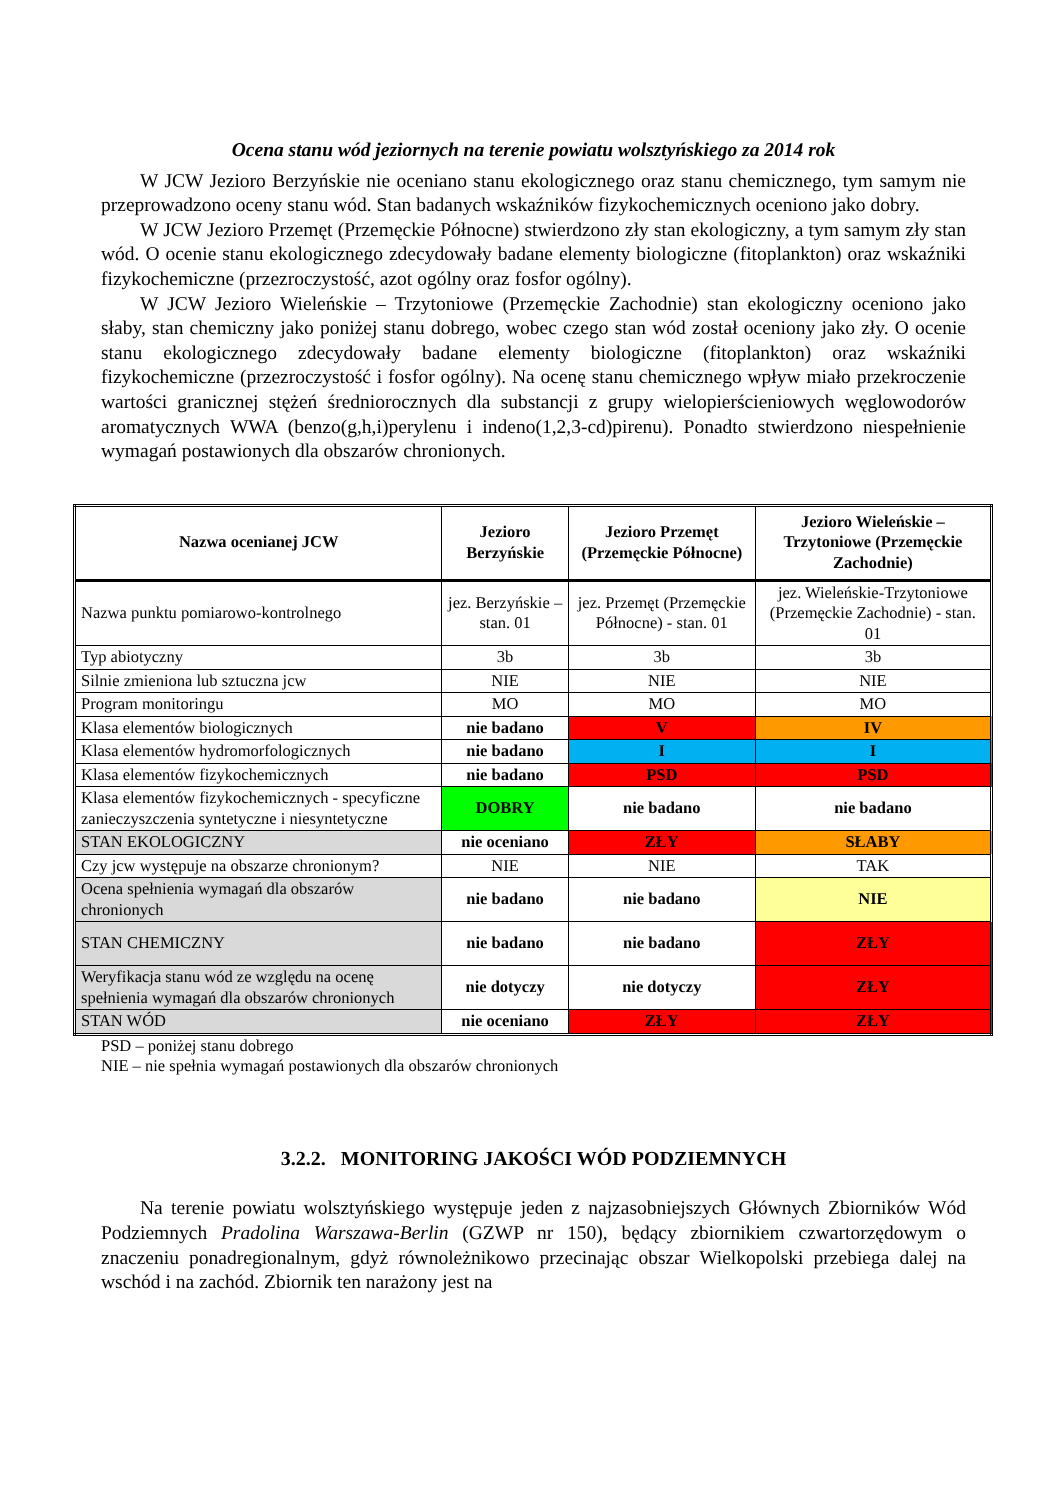Ocena stanu wód jeziornych na terenie powiatu wolsztyńskiego za 2014 rok
W JCW Jezioro Berzyńskie nie oceniano stanu ekologicznego oraz stanu chemicznego, tym samym nie przeprowadzono oceny stanu wód. Stan badanych wskaźników fizykochemicznych oceniono jako dobry.
W JCW Jezioro Przemęt (Przemęckie Północne) stwierdzono zły stan ekologiczny, a tym samym zły stan wód. O ocenie stanu ekologicznego zdecydowały badane elementy biologiczne (fitoplankton) oraz wskaźniki fizykochemiczne (przezroczystość, azot ogólny oraz fosfor ogólny).
W JCW Jezioro Wieleńskie – Trzytoniowe (Przemęckie Zachodnie) stan ekologiczny oceniono jako słaby, stan chemiczny jako poniżej stanu dobrego, wobec czego stan wód został oceniony jako zły. O ocenie stanu ekologicznego zdecydowały badane elementy biologiczne (fitoplankton) oraz wskaźniki fizykochemiczne (przezroczystość i fosfor ogólny). Na ocenę stanu chemicznego wpływ miało przekroczenie wartości granicznej stężeń średniorocznych dla substancji z grupy wielopierścieniowych węglowodorów aromatycznych WWA (benzo(g,h,i)perylenu i indeno(1,2,3-cd)pirenu). Ponadto stwierdzono niespełnienie wymagań postawionych dla obszarów chronionych.
| Nazwa ocenianej JCW | Jezioro Berzyńskie | Jezioro Przemęt (Przemęckie Północne) | Jezioro Wieleńskie – Trzytoniowe (Przemęckie Zachodnie) |
| --- | --- | --- | --- |
| Nazwa punktu pomiarowo-kontrolnego | jez. Berzyńskie – stan. 01 | jez. Przemęt (Przemęckie Północne) - stan. 01 | jez. Wieleńskie-Trzytoniowe (Przemęckie Zachodnie) - stan. 01 |
| Typ abiotyczny | 3b | 3b | 3b |
| Silnie zmieniona lub sztuczna jcw | NIE | NIE | NIE |
| Program monitoringu | MO | MO | MO |
| Klasa elementów biologicznych | nie badano | V | IV |
| Klasa elementów hydromorfologicznych | nie badano | I | I |
| Klasa elementów fizykochemicznych | nie badano | PSD | PSD |
| Klasa elementów fizykochemicznych - specyficzne zanieczyszczenia syntetyczne i niesyntetyczne | DOBRY | nie badano | nie badano |
| STAN EKOLOGICZNY | nie oceniano | ZŁY | SŁABY |
| Czy jcw występuje na obszarze chronionym? | NIE | NIE | TAK |
| Ocena spełnienia wymagań dla obszarów chronionych | nie badano | nie badano | NIE |
| STAN CHEMICZNY | nie badano | nie badano | ZŁY |
| Weryfikacja stanu wód ze względu na ocenę spełnienia wymagań dla obszarów chronionych | nie dotyczy | nie dotyczy | ZŁY |
| STAN WÓD | nie oceniano | ZŁY | ZŁY |
PSD – poniżej stanu dobrego
NIE – nie spełnia wymagań postawionych dla obszarów chronionych
3.2.2. MONITORING JAKOŚCI WÓD PODZIEMNYCH
Na terenie powiatu wolsztyńskiego występuje jeden z najzasobniejszych Głównych Zbiorników Wód Podziemnych Pradolina Warszawa-Berlin (GZWP nr 150), będący zbiornikiem czwartorzędowym o znaczeniu ponadregionalnym, gdyż równoleżnikowo przecinając obszar Wielkopolski przebiega dalej na wschód i na zachód. Zbiornik ten narażony jest na